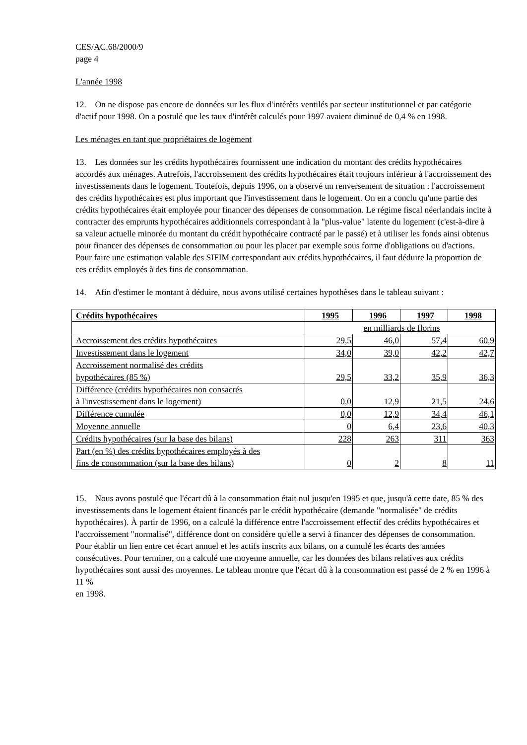CES/AC.68/2000/9
page 4
L'année 1998
12. On ne dispose pas encore de données sur les flux d'intérêts ventilés par secteur institutionnel et par catégorie d'actif pour 1998. On a postulé que les taux d'intérêt calculés pour 1997 avaient diminué de 0,4 % en 1998.
Les ménages en tant que propriétaires de logement
13. Les données sur les crédits hypothécaires fournissent une indication du montant des crédits hypothécaires accordés aux ménages. Autrefois, l'accroissement des crédits hypothécaires était toujours inférieur à l'accroissement des investissements dans le logement. Toutefois, depuis 1996, on a observé un renversement de situation : l'accroissement des crédits hypothécaires est plus important que l'investissement dans le logement. On en a conclu qu'une partie des crédits hypothécaires était employée pour financer des dépenses de consommation. Le régime fiscal néerlandais incite à contracter des emprunts hypothécaires additionnels correspondant à la "plus-value" latente du logement (c'est-à-dire à sa valeur actuelle minorée du montant du crédit hypothécaire contracté par le passé) et à utiliser les fonds ainsi obtenus pour financer des dépenses de consommation ou pour les placer par exemple sous forme d'obligations ou d'actions. Pour faire une estimation valable des SIFIM correspondant aux crédits hypothécaires, il faut déduire la proportion de ces crédits employés à des fins de consommation.
14. Afin d'estimer le montant à déduire, nous avons utilisé certaines hypothèses dans le tableau suivant :
| Crédits hypothécaires | 1995 | 1996 | 1997 | 1998 |
| --- | --- | --- | --- | --- |
| | en milliards de florins | | | |
| Accroissement des crédits hypothécaires | 29,5 | 46,0 | 57,4 | 60,9 |
| Investissement dans le logement | 34,0 | 39,0 | 42,2 | 42,7 |
| Accroissement normalisé des crédits hypothécaires (85 %) | 29,5 | 33,2 | 35,9 | 36,3 |
| Différence (crédits hypothécaires non consacrés à l'investissement dans le logement) | 0,0 | 12,9 | 21,5 | 24,6 |
| Différence cumulée | 0,0 | 12,9 | 34,4 | 46,1 |
| Moyenne annuelle | 0 | 6,4 | 23,6 | 40,3 |
| Crédits hypothécaires (sur la base des bilans) | 228 | 263 | 311 | 363 |
| Part (en %) des crédits hypothécaires employés à des fins de consommation (sur la base des bilans) | 0 | 2 | 8 | 11 |
15. Nous avons postulé que l'écart dû à la consommation était nul jusqu'en 1995 et que, jusqu'à cette date, 85 % des investissements dans le logement étaient financés par le crédit hypothécaire (demande "normalisée" de crédits hypothécaires). À partir de 1996, on a calculé la différence entre l'accroissement effectif des crédits hypothécaires et l'accroissement "normalisé", différence dont on considère qu'elle a servi à financer des dépenses de consommation. Pour établir un lien entre cet écart annuel et les actifs inscrits aux bilans, on a cumulé les écarts des années consécutives. Pour terminer, on a calculé une moyenne annuelle, car les données des bilans relatives aux crédits hypothécaires sont aussi des moyennes. Le tableau montre que l'écart dû à la consommation est passé de 2 % en 1996 à 11 %
en 1998.